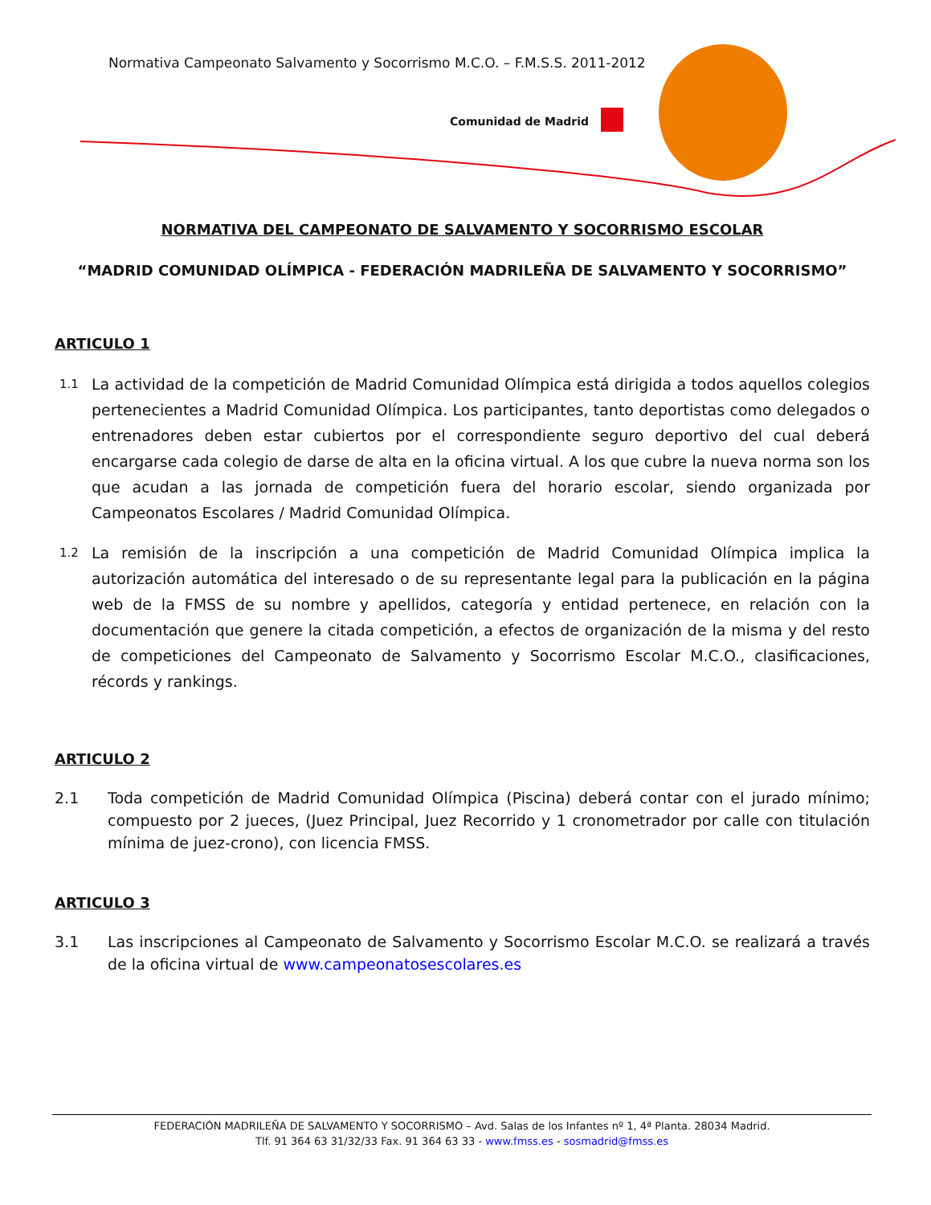Normativa Campeonato Salvamento y Socorrismo M.C.O. – F.M.S.S. 2011-2012
Comunidad de Madrid
NORMATIVA DEL CAMPEONATO DE SALVAMENTO Y SOCORRISMO ESCOLAR
“MADRID COMUNIDAD OLÍMPICA - FEDERACIÓN MADRILEÑA DE SALVAMENTO Y SOCORRISMO”
ARTICULO 1
1.1 La actividad de la competición de Madrid Comunidad Olímpica está dirigida a todos aquellos colegios pertenecientes a Madrid Comunidad Olímpica. Los participantes, tanto deportistas como delegados o entrenadores deben estar cubiertos por el correspondiente seguro deportivo del cual deberá encargarse cada colegio de darse de alta en la oficina virtual. A los que cubre la nueva norma son los que acudan a las jornada de competición fuera del horario escolar, siendo organizada por Campeonatos Escolares / Madrid Comunidad Olímpica.
1.2 La remisión de la inscripción a una competición de Madrid Comunidad Olímpica implica la autorización automática del interesado o de su representante legal para la publicación en la página web de la FMSS de su nombre y apellidos, categoría y entidad pertenece, en relación con la documentación que genere la citada competición, a efectos de organización de la misma y del resto de competiciones del Campeonato de Salvamento y Socorrismo Escolar M.C.O., clasificaciones, récords y rankings.
ARTICULO 2
2.1 Toda competición de Madrid Comunidad Olímpica (Piscina) deberá contar con el jurado mínimo; compuesto por 2 jueces, (Juez Principal, Juez Recorrido y 1 cronometrador por calle con titulación mínima de juez-crono), con licencia FMSS.
ARTICULO 3
3.1 Las inscripciones al Campeonato de Salvamento y Socorrismo Escolar M.C.O. se realizará a través de la oficina virtual de www.campeonatosescolares.es
FEDERACIÓN MADRILEÑA DE SALVAMENTO Y SOCORRISMO – Avd. Salas de los Infantes nº 1, 4ª Planta. 28034 Madrid.
Tlf. 91 364 63 31/32/33 Fax. 91 364 63 33 - www.fmss.es - sosmadrid@fmss.es